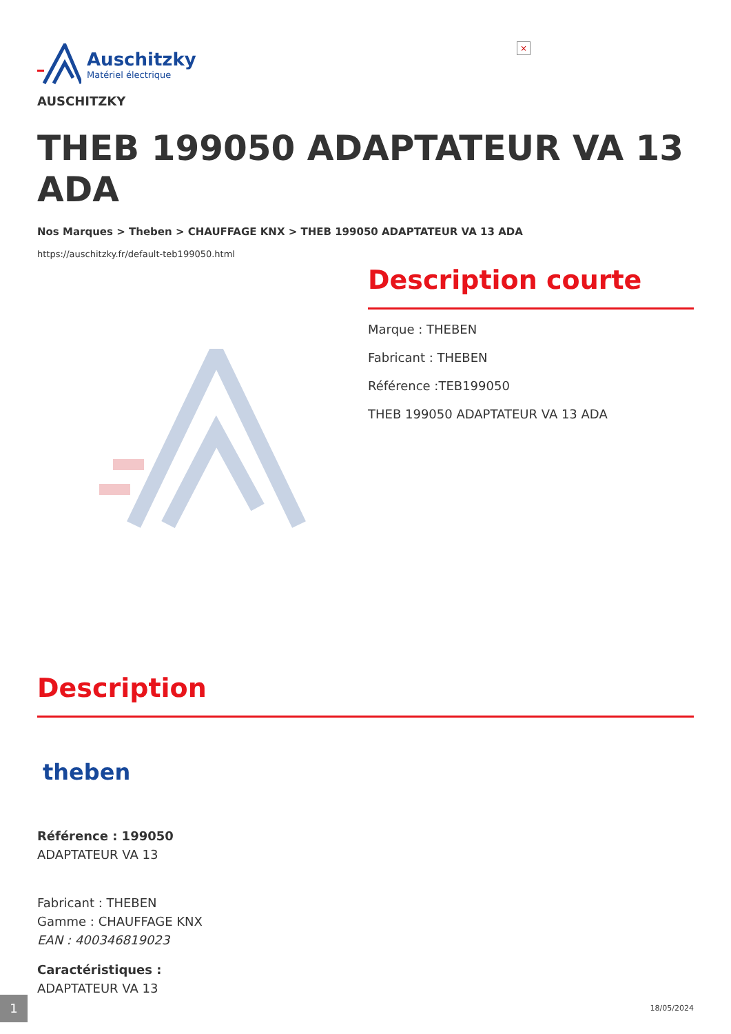×
Auschitzky
Matériel électrique
AUSCHITZKY
THEB 199050 ADAPTATEUR VA 13 ADA
Nos Marques > Theben > CHAUFFAGE KNX > THEB 199050 ADAPTATEUR VA 13 ADA
https://auschitzky.fr/default-teb199050.html
Description courte
Marque : THEBEN
Fabricant : THEBEN
Référence :TEB199050
THEB 199050 ADAPTATEUR VA 13 ADA
Description
theben
Référence : 199050
ADAPTATEUR VA 13
Fabricant : THEBEN
Gamme : CHAUFFAGE KNX
EAN : 400346819023
Caractéristiques :
ADAPTATEUR VA 13
1 18/05/2024